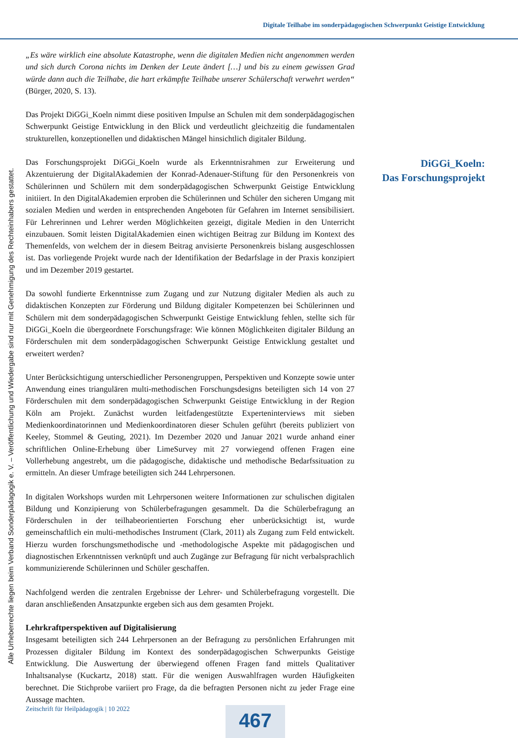Digitale Teilhabe im sonderpädagogischen Schwerpunkt Geistige Entwicklung
Alle Urheberrechte liegen beim Verband Sonderpädagogik e. V. – Veröffentlichung und Wiedergabe sind nur mit Genehmigung des Rechteinhabers gestattet.
„Es wäre wirklich eine absolute Katastrophe, wenn die digitalen Medien nicht angenommen werden und sich durch Corona nichts im Denken der Leute ändert […] und bis zu einem gewissen Grad würde dann auch die Teilhabe, die hart erkämpfte Teilhabe unserer Schülerschaft verwehrt werden“ (Bürger, 2020, S. 13).
Das Projekt DiGGi_Koeln nimmt diese positiven Impulse an Schulen mit dem sonderpädagogischen Schwerpunkt Geistige Entwicklung in den Blick und verdeutlicht gleichzeitig die fundamentalen strukturellen, konzeptionellen und didaktischen Mängel hinsichtlich digitaler Bildung.
Das Forschungsprojekt DiGGi_Koeln wurde als Erkenntnisrahmen zur Erweiterung und Akzentuierung der DigitalAkademien der Konrad-Adenauer-Stiftung für den Personenkreis von Schülerinnen und Schülern mit dem sonderpädagogischen Schwerpunkt Geistige Entwicklung initiiert. In den DigitalAkademien erproben die Schülerinnen und Schüler den sicheren Umgang mit sozialen Medien und werden in entsprechenden Angeboten für Gefahren im Internet sensibilisiert. Für Lehrerinnen und Lehrer werden Möglichkeiten gezeigt, digitale Medien in den Unterricht einzubauen. Somit leisten DigitalAkademien einen wichtigen Beitrag zur Bildung im Kontext des Themenfelds, von welchem der in diesem Beitrag anvisierte Personenkreis bislang ausgeschlossen ist. Das vorliegende Projekt wurde nach der Identifikation der Bedarfslage in der Praxis konzipiert und im Dezember 2019 gestartet.
Da sowohl fundierte Erkenntnisse zum Zugang und zur Nutzung digitaler Medien als auch zu didaktischen Konzepten zur Förderung und Bildung digitaler Kompetenzen bei Schülerinnen und Schülern mit dem sonderpädagogischen Schwerpunkt Geistige Entwicklung fehlen, stellte sich für DiGGi_Koeln die übergeordnete Forschungsfrage: Wie können Möglichkeiten digitaler Bildung an Förderschulen mit dem sonderpädagogischen Schwerpunkt Geistige Entwicklung gestaltet und erweitert werden?
Unter Berücksichtigung unterschiedlicher Personengruppen, Perspektiven und Konzepte sowie unter Anwendung eines triangulären multi-methodischen Forschungsdesigns beteiligten sich 14 von 27 Förderschulen mit dem sonderpädagogischen Schwerpunkt Geistige Entwicklung in der Region Köln am Projekt. Zunächst wurden leitfadengestützte Experteninterviews mit sieben Medienkoordinatorinnen und Medienkoordinatoren dieser Schulen geführt (bereits publiziert von Keeley, Stommel & Geuting, 2021). Im Dezember 2020 und Januar 2021 wurde anhand einer schriftlichen Online-Erhebung über LimeSurvey mit 27 vorwiegend offenen Fragen eine Vollerhebung angestrebt, um die pädagogische, didaktische und methodische Bedarfssituation zu ermitteln. An dieser Umfrage beteiligten sich 244 Lehrpersonen.
In digitalen Workshops wurden mit Lehrpersonen weitere Informationen zur schulischen digitalen Bildung und Konzipierung von Schülerbefragungen gesammelt. Da die Schülerbefragung an Förderschulen in der teilhabeorientierten Forschung eher unberücksichtigt ist, wurde gemeinschaftlich ein multi-methodisches Instrument (Clark, 2011) als Zugang zum Feld entwickelt. Hierzu wurden forschungsmethodische und -methodologische Aspekte mit pädagogischen und diagnostischen Erkenntnissen verknüpft und auch Zugänge zur Befragung für nicht verbalsprachlich kommunizierende Schülerinnen und Schüler geschaffen.
Nachfolgend werden die zentralen Ergebnisse der Lehrer- und Schülerbefragung vorgestellt. Die daran anschließenden Ansatzpunkte ergeben sich aus dem gesamten Projekt.
Lehrkraftperspektiven auf Digitalisierung
Insgesamt beteiligten sich 244 Lehrpersonen an der Befragung zu persönlichen Erfahrungen mit Prozessen digitaler Bildung im Kontext des sonderpädagogischen Schwerpunkts Geistige Entwicklung. Die Auswertung der überwiegend offenen Fragen fand mittels Qualitativer Inhaltsanalyse (Kuckartz, 2018) statt. Für die wenigen Auswahlfragen wurden Häufigkeiten berechnet. Die Stichprobe variiert pro Frage, da die befragten Personen nicht zu jeder Frage eine Aussage machten.
DiGGi_Koeln:
Das Forschungsprojekt
Zeitschrift für Heilpädagogik | 10 2022
467